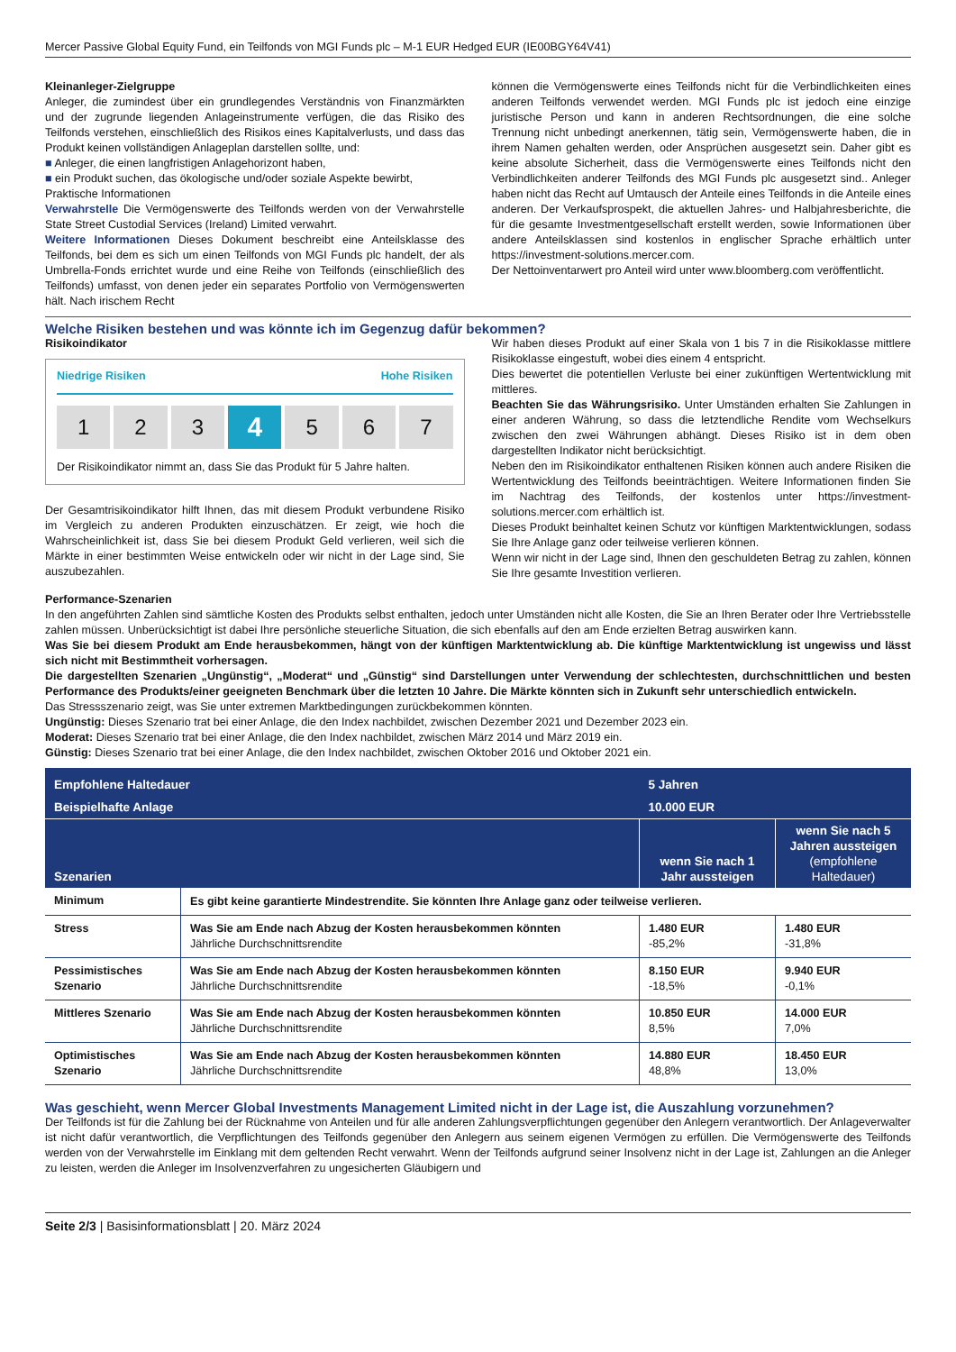Mercer Passive Global Equity Fund, ein Teilfonds von MGI Funds plc – M-1 EUR Hedged EUR (IE00BGY64V41)
Kleinanleger-Zielgruppe
Anleger, die zumindest über ein grundlegendes Verständnis von Finanzmärkten und der zugrunde liegenden Anlageinstrumente verfügen, die das Risiko des Teilfonds verstehen, einschließlich des Risikos eines Kapitalverlusts, und dass das Produkt keinen vollständigen Anlageplan darstellen sollte, und:
■ Anleger, die einen langfristigen Anlagehorizont haben,
■ ein Produkt suchen, das ökologische und/oder soziale Aspekte bewirbt,
Praktische Informationen
Verwahrstelle Die Vermögenswerte des Teilfonds werden von der Verwahrstelle State Street Custodial Services (Ireland) Limited verwahrt.
Weitere Informationen Dieses Dokument beschreibt eine Anteilsklasse des Teilfonds, bei dem es sich um einen Teilfonds von MGI Funds plc handelt, der als Umbrella-Fonds errichtet wurde und eine Reihe von Teilfonds (einschließlich des Teilfonds) umfasst, von denen jeder ein separates Portfolio von Vermögenswerten hält. Nach irischem Recht
können die Vermögenswerte eines Teilfonds nicht für die Verbindlichkeiten eines anderen Teilfonds verwendet werden. MGI Funds plc ist jedoch eine einzige juristische Person und kann in anderen Rechtsordnungen, die eine solche Trennung nicht unbedingt anerkennen, tätig sein, Vermögenswerte haben, die in ihrem Namen gehalten werden, oder Ansprüchen ausgesetzt sein. Daher gibt es keine absolute Sicherheit, dass die Vermögenswerte eines Teilfonds nicht den Verbindlichkeiten anderer Teilfonds des MGI Funds plc ausgesetzt sind.. Anleger haben nicht das Recht auf Umtausch der Anteile eines Teilfonds in die Anteile eines anderen. Der Verkaufsprospekt, die aktuellen Jahres- und Halbjahresberichte, die für die gesamte Investmentgesellschaft erstellt werden, sowie Informationen über andere Anteilsklassen sind kostenlos in englischer Sprache erhältlich unter https://investment-solutions.mercer.com.
Der Nettoinventarwert pro Anteil wird unter www.bloomberg.com veröffentlicht.
Welche Risiken bestehen und was könnte ich im Gegenzug dafür bekommen?
Risikoindikator
Niedrige Risiken Hohe Risiken
1 2 3
4
5 6 7
Der Risikoindikator nimmt an, dass Sie das Produkt für 5 Jahre halten.
Der Gesamtrisikoindikator hilft Ihnen, das mit diesem Produkt verbundene Risiko im Vergleich zu anderen Produkten einzuschätzen. Er zeigt, wie hoch die Wahrscheinlichkeit ist, dass Sie bei diesem Produkt Geld verlieren, weil sich die Märkte in einer bestimmten Weise entwickeln oder wir nicht in der Lage sind, Sie auszubezahlen.
Wir haben dieses Produkt auf einer Skala von 1 bis 7 in die Risikoklasse mittlere Risikoklasse eingestuft, wobei dies einem 4 entspricht.
Dies bewertet die potentiellen Verluste bei einer zukünftigen Wertentwicklung mit mittleres.
Beachten Sie das Währungsrisiko. Unter Umständen erhalten Sie Zahlungen in einer anderen Währung, so dass die letztendliche Rendite vom Wechselkurs zwischen den zwei Währungen abhängt. Dieses Risiko ist in dem oben dargestellten Indikator nicht berücksichtigt.
Neben den im Risikoindikator enthaltenen Risiken können auch andere Risiken die Wertentwicklung des Teilfonds beeinträchtigen. Weitere Informationen finden Sie im Nachtrag des Teilfonds, der kostenlos unter https://investment-solutions.mercer.com erhältlich ist.
Dieses Produkt beinhaltet keinen Schutz vor künftigen Marktentwicklungen, sodass Sie Ihre Anlage ganz oder teilweise verlieren können.
Wenn wir nicht in der Lage sind, Ihnen den geschuldeten Betrag zu zahlen, können Sie Ihre gesamte Investition verlieren.
Performance-Szenarien
In den angeführten Zahlen sind sämtliche Kosten des Produkts selbst enthalten, jedoch unter Umständen nicht alle Kosten, die Sie an Ihren Berater oder Ihre Vertriebsstelle zahlen müssen. Unberücksichtigt ist dabei Ihre persönliche steuerliche Situation, die sich ebenfalls auf den am Ende erzielten Betrag auswirken kann.
Was Sie bei diesem Produkt am Ende herausbekommen, hängt von der künftigen Marktentwicklung ab. Die künftige Marktentwicklung ist ungewiss und lässt sich nicht mit Bestimmtheit vorhersagen.
Die dargestellten Szenarien „Ungünstig“, „Moderat“ und „Günstig“ sind Darstellungen unter Verwendung der schlechtesten, durchschnittlichen und besten Performance des Produkts/einer geeigneten Benchmark über die letzten 10 Jahre. Die Märkte könnten sich in Zukunft sehr unterschiedlich entwickeln.
Das Stressszenario zeigt, was Sie unter extremen Marktbedingungen zurückbekommen könnten.
Ungünstig: Dieses Szenario trat bei einer Anlage, die den Index nachbildet, zwischen Dezember 2021 und Dezember 2023 ein.
Moderat: Dieses Szenario trat bei einer Anlage, die den Index nachbildet, zwischen März 2014 und März 2019 ein.
Günstig: Dieses Szenario trat bei einer Anlage, die den Index nachbildet, zwischen Oktober 2016 und Oktober 2021 ein.
| Empfohlene Haltedauer | | 5 Jahren | |
| --- | --- | --- | --- |
| Beispielhafte Anlage | | 10.000 EUR | |
| Szenarien | | wenn Sie nach 1 Jahr aussteigen | wenn Sie nach 5 Jahren aussteigen (empfohlene Haltedauer) |
| Minimum | Es gibt keine garantierte Mindestrendite. Sie könnten Ihre Anlage ganz oder teilweise verlieren. | | |
| Stress | Was Sie am Ende nach Abzug der Kosten herausbekommen könnten Jährliche Durchschnittsrendite | 1.480 EUR -85,2% | 1.480 EUR -31,8% |
| Pessimistisches Szenario | Was Sie am Ende nach Abzug der Kosten herausbekommen könnten Jährliche Durchschnittsrendite | 8.150 EUR -18,5% | 9.940 EUR -0,1% |
| Mittleres Szenario | Was Sie am Ende nach Abzug der Kosten herausbekommen könnten Jährliche Durchschnittsrendite | 10.850 EUR 8,5% | 14.000 EUR 7,0% |
| Optimistisches Szenario | Was Sie am Ende nach Abzug der Kosten herausbekommen könnten Jährliche Durchschnittsrendite | 14.880 EUR 48,8% | 18.450 EUR 13,0% |
Was geschieht, wenn Mercer Global Investments Management Limited nicht in der Lage ist, die Auszahlung vorzunehmen?
Der Teilfonds ist für die Zahlung bei der Rücknahme von Anteilen und für alle anderen Zahlungsverpflichtungen gegenüber den Anlegern verantwortlich. Der Anlageverwalter ist nicht dafür verantwortlich, die Verpflichtungen des Teilfonds gegenüber den Anlegern aus seinem eigenen Vermögen zu erfüllen. Die Vermögenswerte des Teilfonds werden von der Verwahrstelle im Einklang mit dem geltenden Recht verwahrt. Wenn der Teilfonds aufgrund seiner Insolvenz nicht in der Lage ist, Zahlungen an die Anleger zu leisten, werden die Anleger im Insolvenzverfahren zu ungesicherten Gläubigern und
Seite 2/3 | Basisinformationsblatt | 20. März 2024